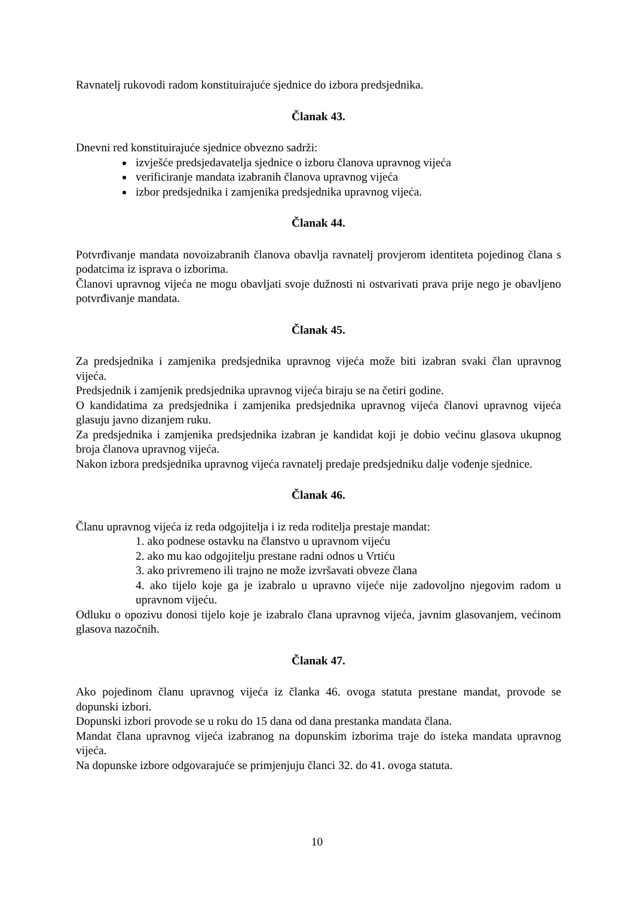Ravnatelj rukovodi radom konstituirajuće sjednice do izbora predsjednika.
Članak 43.
Dnevni red konstituirajuće sjednice obvezno sadrži:
izvješće predsjedavatelja sjednice o izboru članova upravnog vijeća
verificiranje mandata izabranih članova upravnog vijeća
izbor predsjednika i zamjenika predsjednika upravnog vijeća.
Članak 44.
Potvrđivanje mandata novoizabranih članova obavlja ravnatelj provjerom identiteta pojedinog člana s podatcima iz isprava o izborima.
Članovi upravnog vijeća ne mogu obavljati svoje dužnosti ni ostvarivati prava prije nego je obavljeno potvrđivanje mandata.
Članak 45.
Za predsjednika i zamjenika predsjednika upravnog vijeća može biti izabran svaki član upravnog vijeća.
Predsjednik i zamjenik predsjednika upravnog vijeća biraju se na četiri godine.
O kandidatima za predsjednika i zamjenika predsjednika upravnog vijeća članovi upravnog vijeća glasuju javno dizanjem ruku.
Za predsjednika i zamjenika predsjednika izabran je kandidat koji je dobio većinu glasova ukupnog broja članova upravnog vijeća.
Nakon izbora predsjednika upravnog vijeća ravnatelj predaje predsjedniku dalje vođenje sjednice.
Članak 46.
Članu upravnog vijeća iz reda odgojitelja i iz reda roditelja prestaje mandat:
1. ako podnese ostavku na članstvo u upravnom vijeću
2. ako mu kao odgojitelju prestane radni odnos u Vrtiću
3. ako privremeno ili trajno ne može izvršavati obveze člana
4. ako tijelo koje ga je izabralo u upravno vijeće nije zadovoljno njegovim radom u upravnom vijeću.
Odluku o opozivu donosi tijelo koje je izabralo člana upravnog vijeća, javnim glasovanjem, većinom glasova nazočnih.
Članak 47.
Ako pojedinom članu upravnog vijeća iz članka 46. ovoga statuta prestane mandat, provode se dopunski izbori.
Dopunski izbori provode se u roku do 15 dana od dana prestanka mandata člana.
Mandat člana upravnog vijeća izabranog na dopunskim izborima traje do isteka mandata upravnog vijeća.
Na dopunske izbore odgovarajuće se primjenjuju članci 32. do 41. ovoga statuta.
10